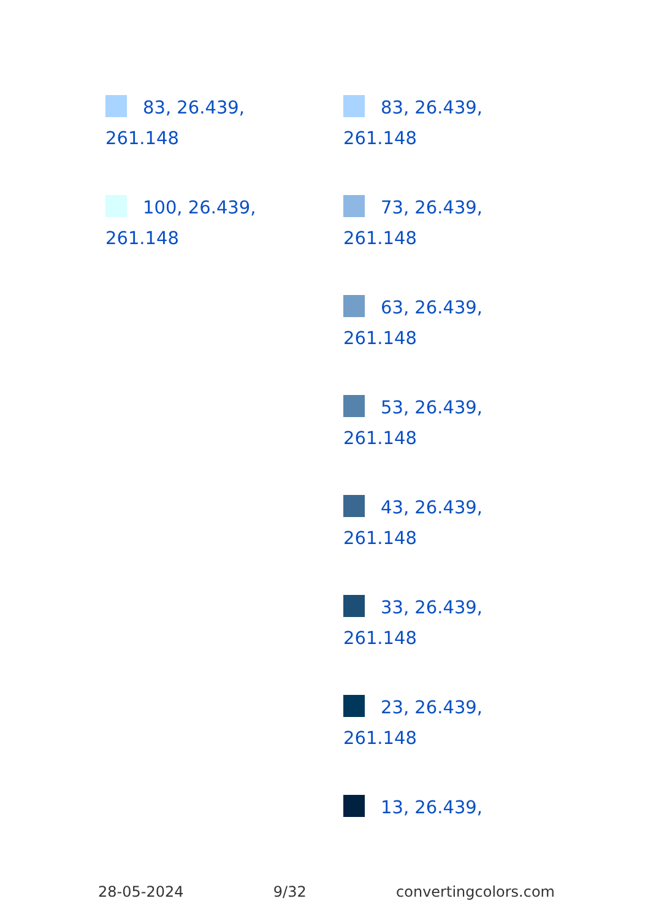83, 26.439, 261.148
100, 26.439, 261.148
83, 26.439, 261.148
73, 26.439, 261.148
63, 26.439, 261.148
53, 26.439, 261.148
43, 26.439, 261.148
33, 26.439, 261.148
23, 26.439, 261.148
13, 26.439,
28-05-2024 9/32 convertingcolors.com